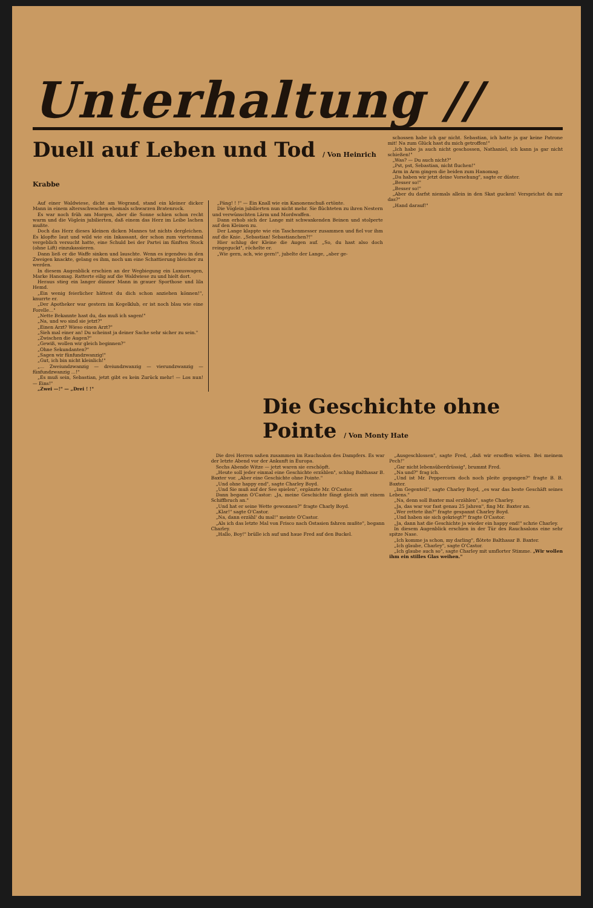Unterhaltung //
Duell auf Leben und Tod / Von Heinrich Krabbe
Auf einer Waldwiese, dicht am Wegrand, stand ein kleiner dicker Mann in einem altersschwachen ehemals schwarzen Bratenrock.
Es war noch früh am Morgen, aber die Sonne schien schon recht warm und die Vöglein jubilierten, daß einem das Herz im Leibe lachen mußte.
Doch das Herz dieses kleinen dicken Mannes tat nichts dergleichen. Es klopfte laut und wild wie ein Inkassant, der schon zum viertenmal vergeblich versucht hatte, eine Schuld bei der Partei im fünften Stock (ohne Lift) einzukassieren.
Dann ließ er die Waffe sinken und lauschte. Wenn es irgendwo in den Zweigen knackte, gelang es ihm, noch um eine Schattierung bleicher zu werden.
In diesem Augenblick erschien an der Wegbiegung ein Luxuswagen, Marke Hanomag. Ratterte eilig auf die Waldwiese zu und hielt dort.
Heraus stieg ein langer dünner Mann in grauer Sporthose und lila Hemd.
„Ein wenig feierlicher hättest du dich schon anziehen können!", knurrte er.
„Der Apotheker war gestern im Kegelklub, er ist noch blau wie eine Forelle..."
„Nette Bekannte hast du, das muß ich sagen!"
„Na, und wo sind sie jetzt?"
„Einen Arzt? Wieso einen Arzt?"
„Sieh mal einer an! Du scheinst ja deiner Sache sehr sicher zu sein."
„Zwischen die Augen?"
„Gewiß, wollen wir gleich beginnen?"
„Ohne Sekundanten?"
„Sagen wir fünfundzwanzig!"
„Gut, ich bin nicht kleinlich!"
„... Zweiundzwanzig — dreiundzwanzig — vierundzwanzig — fünfundzwanzig ...!"
„Es muß sein, Sebastian, jetzt gibt es kein Zurück mehr! — Los nun! — Eins!"
„Zwei —!" — „Drei ! !"
„Päng! ! !" — Ein Knall wie ein Kanonenschuß ertönte.
Die Vöglein jubilierten nun nicht mehr. Sie flüchteten zu ihren Nestern und verwünschten Lärm und Mordwaffen.
Dann erhob sich der Lange mit schwankenden Beinen und stolperte auf den Kleinen zu.
Der Lange klappte wie ein Taschenmesser zusammen und fiel vor ihm auf die Knie. „Sebastian! Sebastianchen?!"
Hier schlug der Kleine die Augen auf. „So, du hast also doch reingeguckt", röchelte er.
„Wie gern, ach, wie gern!", jubelte der Lange, „aber ge-
schossen habe ich gar nicht. Sebastian, ich hatte ja gar keine Patrone mit! Na zum Glück hast du mich getroffen!"
„Ich habe ja auch nicht geschossen, Nathaniel, ich kann ja gar nicht schießen!"
„Was? — Du auch nicht?"
„Pst, pst, Sebastian, nicht fluchen!"
Arm in Arm gingen die beiden zum Hanomag.
„Da haben wir jetzt deine Vorsehung", sagte er düster.
„Besser so!"
„Besser so!"
„Aber du darfst niemals allein in den Skat gucken! Versprichst du mir das?"
„Hand darauf!"
Die Geschichte ohne Pointe / Von Monty Hate
Die drei Herren saßen zusammen im Rauchsalon des Dampfers. Es war der letzte Abend vor der Ankunft in Europa.
Sechs Abende Witze — jetzt waren sie erschöpft.
„Heute soll jeder einmal eine Geschichte erzählen", schlug Balthasar B. Baxter vor. „Aber eine Geschichte ohne Pointe."
„Und ohne happy end", sagte Charley Boyd.
„Und Sie muß auf der See spielen", ergänzte Mr. O'Castor.
Dann begann O'Castor: „Ja, meine Geschichte fängt gleich mit einem Schiffbruch an."
„Und hat er seine Wette gewonnen?" fragte Charly Boyd.
„Klar!" sagte O'Castor.
„Na, dann erzähl' du mal!" meinte O'Castor.
„Als ich das letzte Mal von Frisco nach Ostasien fahren mußte", begann Charley.
„Hallo, Boy!" brülle ich auf und haue Fred auf den Buckel.
„Ausgeschlossen", sagte Fred, „daß wir ersoffen wären. Bei meinem Pech!"
„Gar nicht lebensüberdrüssig", brummt Fred.
„Na und?" frag ich.
„Und ist Mr. Peppercorn doch noch pleite gegangen?" fragte B. B. Baxter.
„Im Gegenteil", sagte Charley Boyd, „es war das beste Geschäft seines Lebens."
„Na, denn soll Baxter mal erzählen", sagte Charley.
„Ja, das war vor fast genau 25 Jahren", fing Mr. Baxter an.
„Wer rettete ihn?" fragte gespannt Charley Boyd.
„Und haben sie sich gekriegt?" fragte O'Castor.
„Ja, dann hat die Geschichte ja wieder ein happy end!" schrie Charley.
In diesem Augenblick erschien in der Tür des Rauchsalons eine sehr spitze Nase.
„Ich komme ja schon, my darling", flötete Balthasar B. Baxter.
„Ich glaube, Charley", sagte O'Castor.
„Ich glaube auch so", sagte Charley mit umflorter Stimme. „Wir wollen ihm ein stilles Glas weihen."